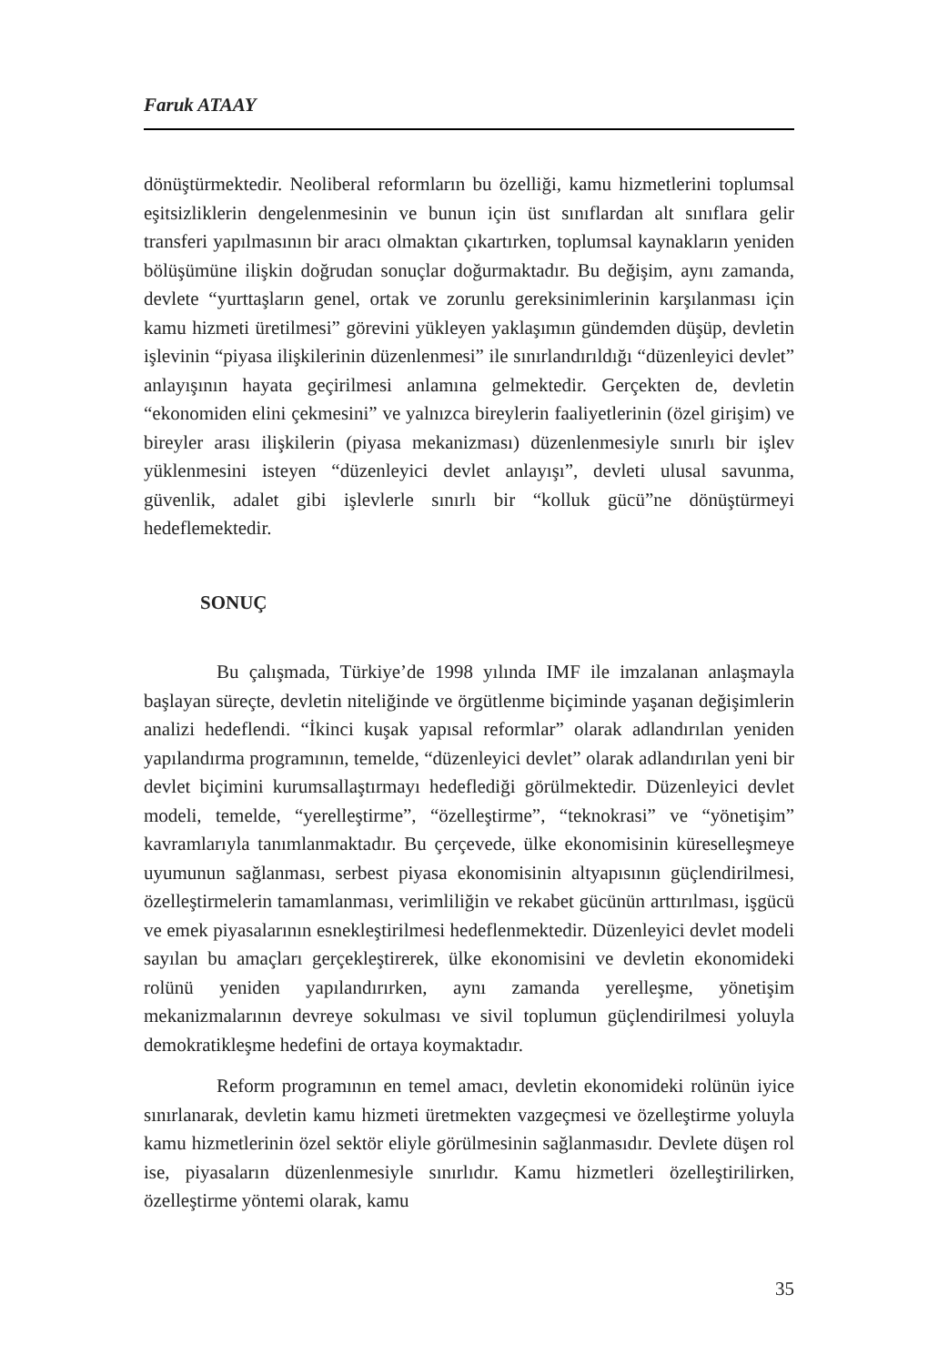Faruk ATAAY
dönüştürmektedir. Neoliberal reformların bu özelliği, kamu hizmetlerini toplumsal eşitsizliklerin dengelenmesinin ve bunun için üst sınıflardan alt sınıflara gelir transferi yapılmasının bir aracı olmaktan çıkartırken, toplumsal kaynakların yeniden bölüşümüne ilişkin doğrudan sonuçlar doğurmaktadır. Bu değişim, aynı zamanda, devlete “yurttaşların genel, ortak ve zorunlu gereksinimlerinin karşılanması için kamu hizmeti üretilmesi” görevini yükleyen yaklaşımın gündemden düşüp, devletin işlevinin “piyasa ilişkilerinin düzenlenmesi” ile sınırlandırıldığı “düzenleyici devlet” anlayışının hayata geçirilmesi anlamına gelmektedir. Gerçekten de, devletin “ekonomiden elini çekmesini” ve yalnızca bireylerin faaliyetlerinin (özel girişim) ve bireyler arası ilişkilerin (piyasa mekanizması) düzenlenmesiyle sınırlı bir işlev yüklenmesini isteyen “düzenleyici devlet anlayışı”, devleti ulusal savunma, güvenlik, adalet gibi işlevlerle sınırlı bir “kolluk gücü”ne dönüştürmeyi hedeflemektedir.
SONUÇ
Bu çalışmada, Türkiye’de 1998 yılında IMF ile imzalanan anlaşmayla başlayan süreçte, devletin niteliğinde ve örgütlenme biçiminde yaşanan değişimlerin analizi hedeflendi. “İkinci kuşak yapısal reformlar” olarak adlandırılan yeniden yapılandırma programının, temelde, “düzenleyici devlet” olarak adlandırılan yeni bir devlet biçimini kurumsallaştırmayı hedeflediği görülmektedir. Düzenleyici devlet modeli, temelde, “yerelleştirme”, “özelleştirme”, “teknokrasi” ve “yönetişim” kavramlarıyla tanımlanmaktadır. Bu çerçevede, ülke ekonomisinin küreselleşmeye uyumunun sağlanması, serbest piyasa ekonomisinin altyapısının güçlendirilmesi, özelleştirmelerin tamamlanması, verimliliğin ve rekabet gücünün arttırılması, işgücü ve emek piyasalarının esnekleştirilmesi hedeflenmektedir. Düzenleyici devlet modeli sayılan bu amaçları gerçekleştirerek, ülke ekonomisini ve devletin ekonomideki rolünü yeniden yapılandırırken, aynı zamanda yerelleşme, yönetişim mekanizmalarının devreye sokulması ve sivil toplumun güçlendirilmesi yoluyla demokratikleşme hedefini de ortaya koymaktadır.
Reform programının en temel amacı, devletin ekonomideki rolünün iyice sınırlanarak, devletin kamu hizmeti üretmekten vazgeçmesi ve özelleştirme yoluyla kamu hizmetlerinin özel sektör eliyle görülmesinin sağlanmasıdır. Devlete düşen rol ise, piyasaların düzenlenmesiyle sınırlıdır. Kamu hizmetleri özelleştirilirken, özelleştirme yöntemi olarak, kamu
35